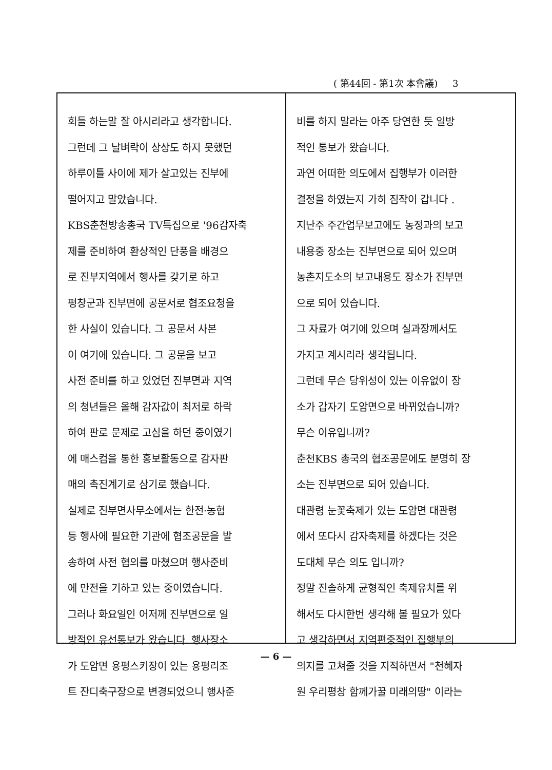( 第44回 - 第1次 本會議) 3
회들 하는말 잘 아시리라고 생각합니다.
그런데 그 날벼락이 상상도 하지 못했던
하루이틀 사이에 제가 살고있는 진부에
떨어지고 말았습니다.
KBS춘천방송총국 TV특집으로 '96감자축
제를 준비하여 환상적인 단풍을 배경으
로 진부지역에서 행사를 갖기로 하고
평창군과 진부면에 공문서로 협조요청을
한 사실이 있습니다. 그 공문서 사본
이 여기에 있습니다. 그 공문을 보고
사전 준비를 하고 있었던 진부면과 지역
의 청년들은 올해 감자값이 최저로 하락
하여 판로 문제로 고심을 하던 중이였기
에 매스컴을 통한 홍보활동으로 감자판
매의 촉진계기로 삼기로 했습니다.
실제로 진부면사무소에서는 한전·농협
등 행사에 필요한 기관에 협조공문을 발
송하여 사전 협의를 마쳤으며 행사준비
에 만전을 기하고 있는 중이였습니다.
그러나 화요일인 어저께 진부면으로 일
방적인 유선통보가 왔습니다. 행사장소
가 도암면 용평스키장이 있는 용평리조
트 잔디축구장으로 변경되었으니 행사준
비를 하지 말라는 아주 당연한 듯 일방
적인 통보가 왔습니다.
과연 어떠한 의도에서 집행부가 이러한
결정을 하였는지 가히 짐작이 갑니다 .
지난주 주간업무보고에도 농정과의 보고
내용중 장소는 진부면으로 되어 있으며
농촌지도소의 보고내용도 장소가 진부면
으로 되어 있습니다.
그 자료가 여기에 있으며 실과장께서도
가지고 계시리라 생각됩니다.
그런데 무슨 당위성이 있는 이유없이 장
소가 갑자기 도암면으로 바뀌었습니까?
무슨 이유입니까?
춘천KBS 총국의 협조공문에도 분명히 장
소는 진부면으로 되어 있습니다.
대관령 눈꽃축제가 있는 도암면 대관령
에서 또다시 감자축제를 하겠다는 것은
도대체 무슨 의도 입니까?
정말 진솔하게 균형적인 축제유치를 위
해서도 다시한번 생각해 볼 필요가 있다
고 생각하면서 지역편중적인 집행부의
의지를 고쳐줄 것을 지적하면서 "천혜자
원 우리평창 함께가꿀 미래의땅" 이라는
— 6 —